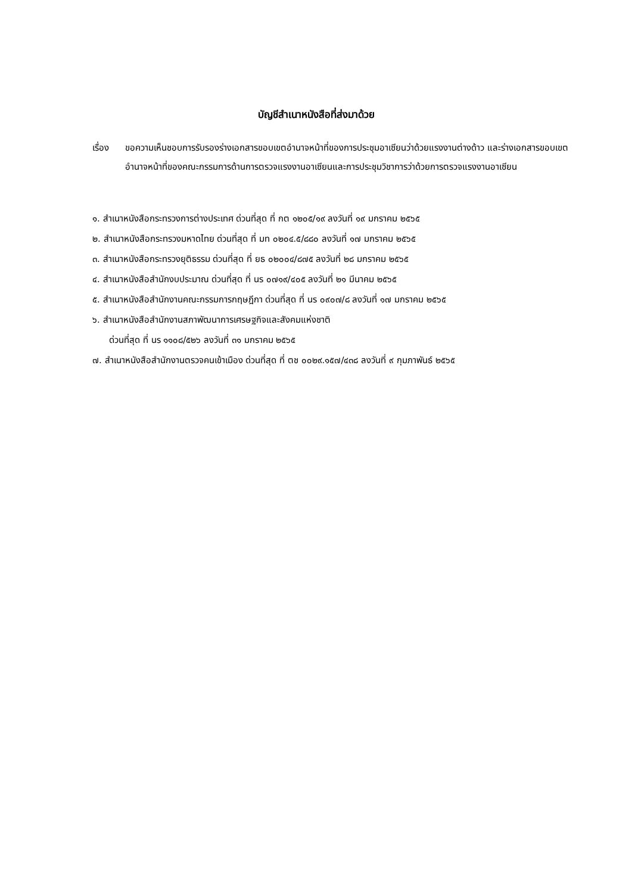บัญชีสำเนาหนังสือที่ส่งมาด้วย
เรื่อง ขอความเห็นชอบการรับรองร่างเอกสารขอบเขตอำนาจหน้าที่ของการประชุมอาเซียนว่าด้วยแรงงานต่างด้าว และร่างเอกสารขอบเขตอำนาจหน้าที่ของคณะกรรมการด้านการตรวจแรงงานอาเซียนและการประชุมวิชาการว่าด้วยการตรวจแรงงานอาเซียน
๑. สำเนาหนังสือกระทรวงการต่างประเทศ ด่วนที่สุด ที่ กต ๑๒๐๕/๑๙ ลงวันที่ ๑๙ มกราคม ๒๕๖๕
๒. สำเนาหนังสือกระทรวงมหาดไทย ด่วนที่สุด ที่ มท ๐๒๐๔.๕/๘๘๐ ลงวันที่ ๑๗ มกราคม ๒๕๖๕
๓. สำเนาหนังสือกระทรวงยุติธรรม ด่วนที่สุด ที่ ยธ ๐๒๐๐๔/๘๗๕ ลงวันที่ ๒๘ มกราคม ๒๕๖๕
๔. สำเนาหนังสือสำนักงบประมาณ ด่วนที่สุด ที่ นร ๐๗๑๙/๔๐๕ ลงวันที่ ๒๑ มีนาคม ๒๕๖๕
๕. สำเนาหนังสือสำนักงานคณะกรรมการกฤษฎีกา ด่วนที่สุด ที่ นร ๐๙๐๗/๘ ลงวันที่ ๑๗ มกราคม ๒๕๖๕
๖. สำเนาหนังสือสำนักงานสภาพัฒนาการเศรษฐกิจและสังคมแห่งชาติ
ด่วนที่สุด ที่ นร ๑๑๐๘/๕๒๖ ลงวันที่ ๓๑ มกราคม ๒๕๖๕
๗. สำเนาหนังสือสำนักงานตรวจคนเข้าเมือง ด่วนที่สุด ที่ ตช ๐๐๒๙.๑๕๗/๔๓๘ ลงวันที่ ๙ กุมภาพันธ์ ๒๕๖๕